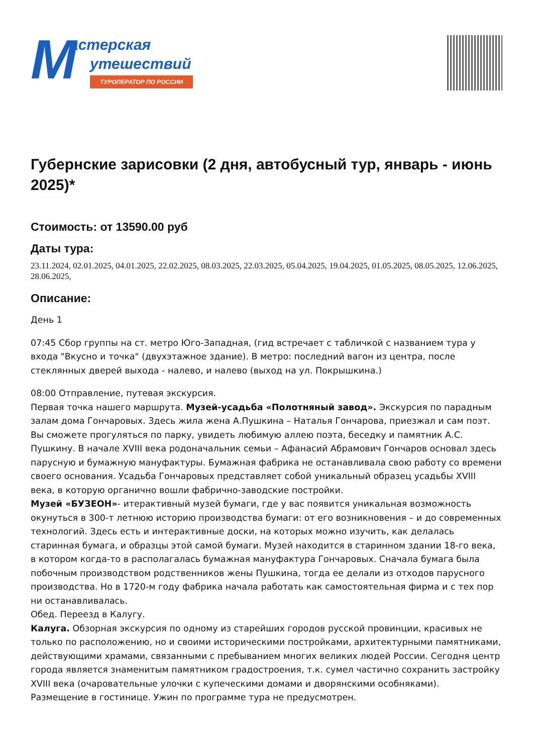М астерская
утешествий
ТУРОПЕРАТОР ПО РОССИИ
Губернские зарисовки (2 дня, автобусный тур, январь - июнь 2025)*
Стоимость: от 13590.00 руб
Даты тура:
23.11.2024, 02.01.2025, 04.01.2025, 22.02.2025, 08.03.2025, 22.03.2025, 05.04.2025, 19.04.2025, 01.05.2025, 08.05.2025, 12.06.2025, 28.06.2025,
Описание:
День 1
07:45 Сбор группы на ст. метро Юго-Западная, (гид встречает с табличкой с названием тура у входа "Вкусно и точка" (двухэтажное здание). В метро: последний вагон из центра, после стеклянных дверей выхода - налево, и налево (выход на ул. Покрышкина.)
08:00 Отправление, путевая экскурсия.
Первая точка нашего маршрута. Музей-усадьба «Полотняный завод». Экскурсия по парадным залам дома Гончаровых. Здесь жила жена А.Пушкина – Наталья Гончарова, приезжал и сам поэт. Вы сможете прогуляться по парку, увидеть любимую аллею поэта, беседку и памятник А.С. Пушкину. В начале XVIII века родоначальник семьи – Афанасий Абрамович Гончаров основал здесь парусную и бумажную мануфактуры. Бумажная фабрика не останавливала свою работу со времени своего основания. Усадьба Гончаровых представляет собой уникальный образец усадьбы XVIII века, в которую органично вошли фабрично-заводские постройки.
Музей «БУЗЕОН»- итерактивный музей бумаги, где у вас появится уникальная возможность окунуться в 300-т летнюю историю производства бумаги: от его возникновения – и до современных технологий. Здесь есть и интерактивные доски, на которых можно изучить, как делалась старинная бумага, и образцы этой самой бумаги. Музей находится в старинном здании 18-го века, в котором когда-то в располагалась бумажная мануфактура Гончаровых. Сначала бумага была побочным производством родственников жены Пушкина, тогда ее делали из отходов парусного производства. Но в 1720-м году фабрика начала работать как самостоятельная фирма и с тех пор ни останавливалась.
Обед. Переезд в Калугу.
Калуга. Обзорная экскурсия по одному из старейших городов русской провинции, красивых не только по расположению, но и своими историческими постройками, архитектурными памятниками, действующими храмами, связанными с пребыванием многих великих людей России. Сегодня центр города является знаменитым памятником градостроения, т.к. сумел частично сохранить застройку XVIII века (очаровательные улочки с купеческими домами и дворянскими особняками).
Размещение в гостинице. Ужин по программе тура не предусмотрен.